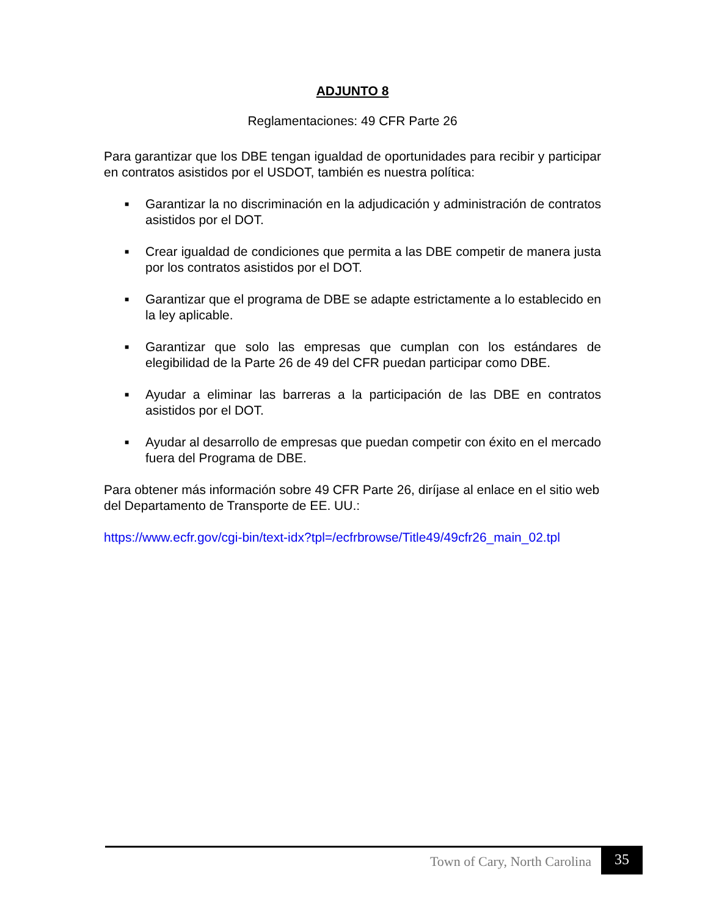ADJUNTO 8
Reglamentaciones: 49 CFR Parte 26
Para garantizar que los DBE tengan igualdad de oportunidades para recibir y participar en contratos asistidos por el USDOT, también es nuestra política:
■ Garantizar la no discriminación en la adjudicación y administración de contratos asistidos por el DOT.
■ Crear igualdad de condiciones que permita a las DBE competir de manera justa por los contratos asistidos por el DOT.
■ Garantizar que el programa de DBE se adapte estrictamente a lo establecido en la ley aplicable.
■ Garantizar que solo las empresas que cumplan con los estándares de elegibilidad de la Parte 26 de 49 del CFR puedan participar como DBE.
■ Ayudar a eliminar las barreras a la participación de las DBE en contratos asistidos por el DOT.
■ Ayudar al desarrollo de empresas que puedan competir con éxito en el mercado fuera del Programa de DBE.
Para obtener más información sobre 49 CFR Parte 26, diríjase al enlace en el sitio web del Departamento de Transporte de EE. UU.:
https://www.ecfr.gov/cgi-bin/text-idx?tpl=/ecfrbrowse/Title49/49cfr26_main_02.tpl
Town of Cary, North Carolina
35